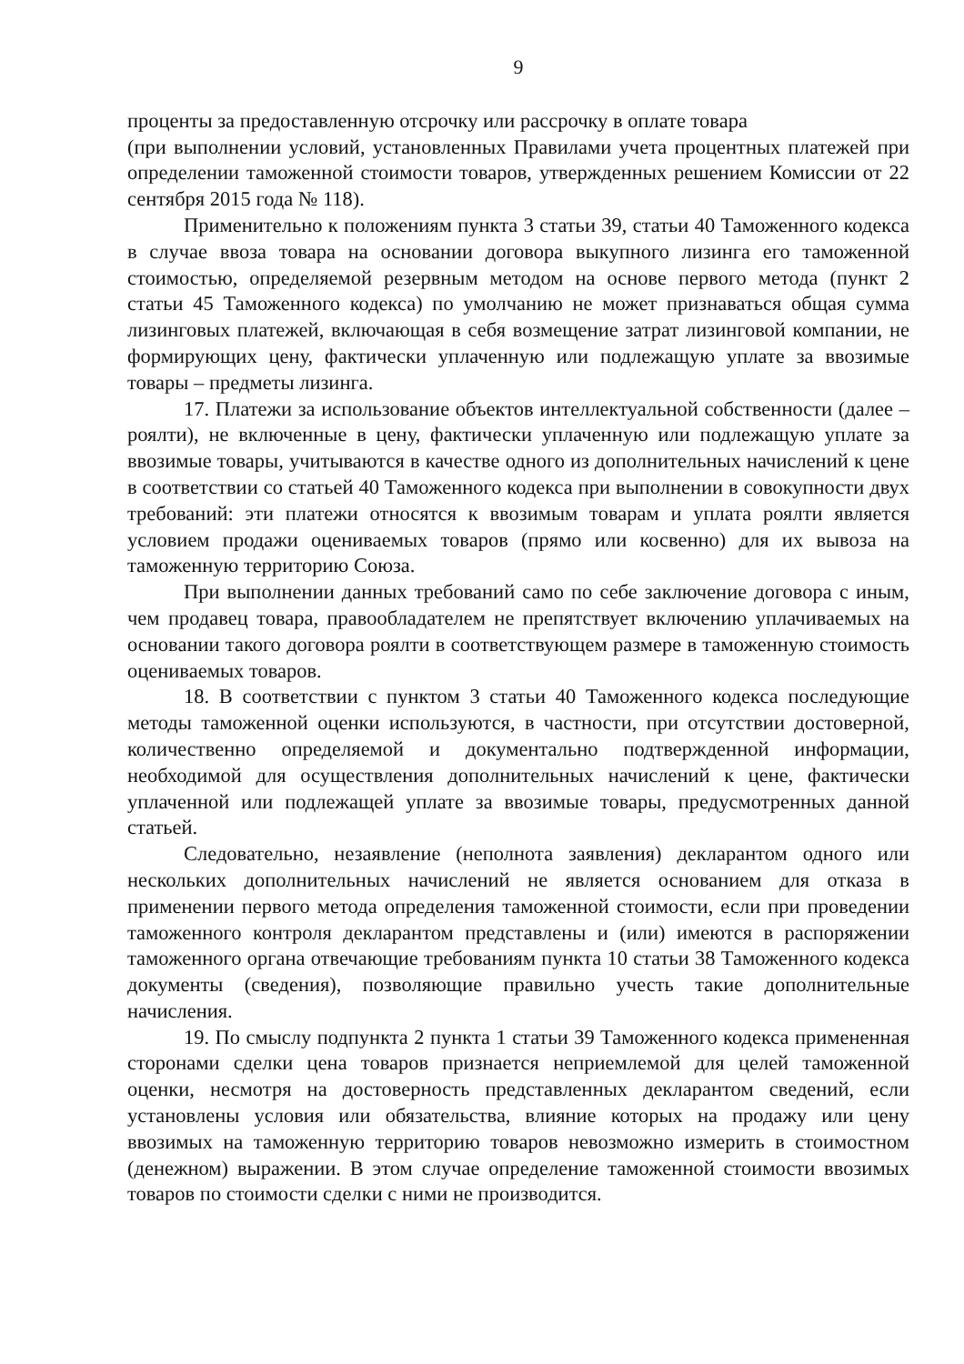9
проценты за предоставленную отсрочку или рассрочку в оплате товара
(при выполнении условий, установленных Правилами учета процентных платежей при определении таможенной стоимости товаров, утвержденных решением Комиссии от 22 сентября 2015 года № 118).
Применительно к положениям пункта 3 статьи 39, статьи 40 Таможенного кодекса в случае ввоза товара на основании договора выкупного лизинга его таможенной стоимостью, определяемой резервным методом на основе первого метода (пункт 2 статьи 45 Таможенного кодекса) по умолчанию не может признаваться общая сумма лизинговых платежей, включающая в себя возмещение затрат лизинговой компании, не формирующих цену, фактически уплаченную или подлежащую уплате за ввозимые товары – предметы лизинга.
17. Платежи за использование объектов интеллектуальной собственности (далее – роялти), не включенные в цену, фактически уплаченную или подлежащую уплате за ввозимые товары, учитываются в качестве одного из дополнительных начислений к цене в соответствии со статьей 40 Таможенного кодекса при выполнении в совокупности двух требований: эти платежи относятся к ввозимым товарам и уплата роялти является условием продажи оцениваемых товаров (прямо или косвенно) для их вывоза на таможенную территорию Союза.
При выполнении данных требований само по себе заключение договора с иным, чем продавец товара, правообладателем не препятствует включению уплачиваемых на основании такого договора роялти в соответствующем размере в таможенную стоимость оцениваемых товаров.
18. В соответствии с пунктом 3 статьи 40 Таможенного кодекса последующие методы таможенной оценки используются, в частности, при отсутствии достоверной, количественно определяемой и документально подтвержденной информации, необходимой для осуществления дополнительных начислений к цене, фактически уплаченной или подлежащей уплате за ввозимые товары, предусмотренных данной статьей.
Следовательно, незаявление (неполнота заявления) декларантом одного или нескольких дополнительных начислений не является основанием для отказа в применении первого метода определения таможенной стоимости, если при проведении таможенного контроля декларантом представлены и (или) имеются в распоряжении таможенного органа отвечающие требованиям пункта 10 статьи 38 Таможенного кодекса документы (сведения), позволяющие правильно учесть такие дополнительные начисления.
19. По смыслу подпункта 2 пункта 1 статьи 39 Таможенного кодекса примененная сторонами сделки цена товаров признается неприемлемой для целей таможенной оценки, несмотря на достоверность представленных декларантом сведений, если установлены условия или обязательства, влияние которых на продажу или цену ввозимых на таможенную территорию товаров невозможно измерить в стоимостном (денежном) выражении. В этом случае определение таможенной стоимости ввозимых товаров по стоимости сделки с ними не производится.